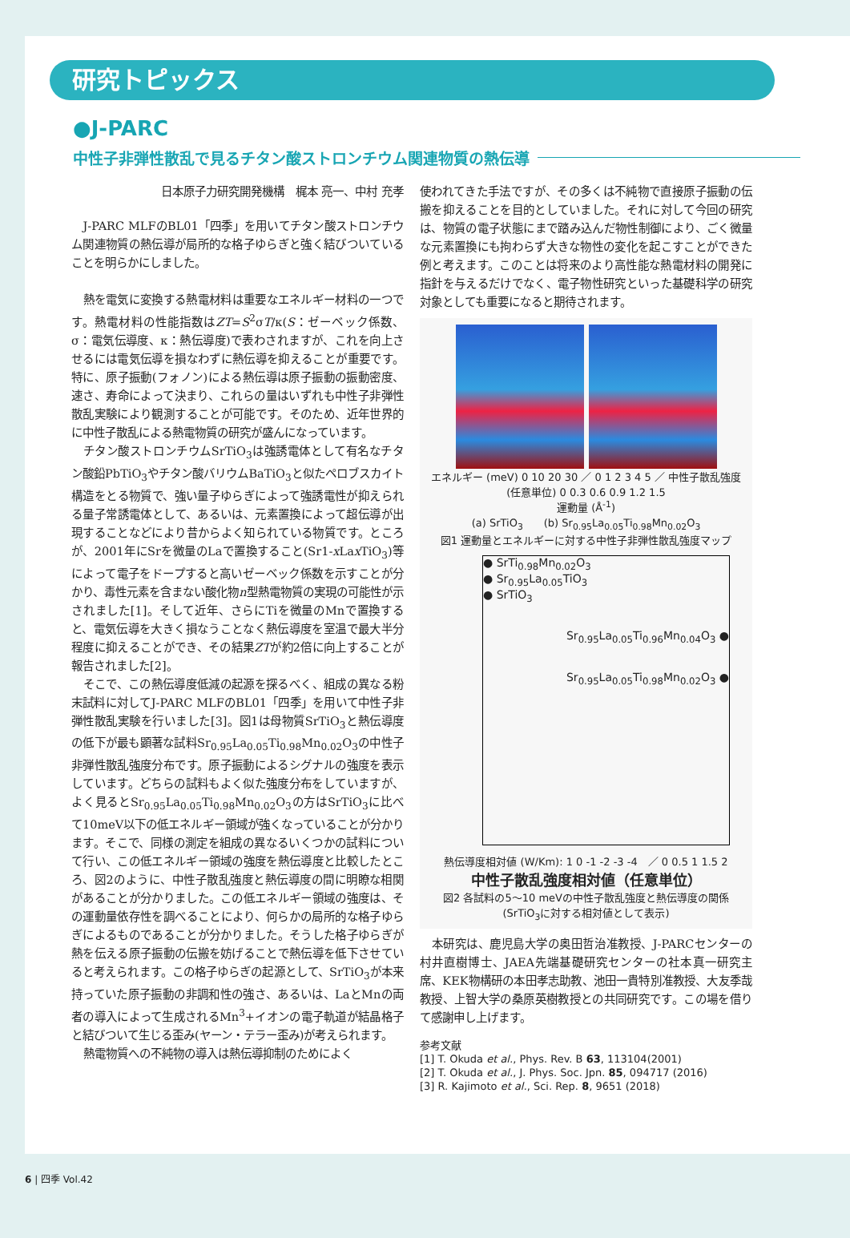研究トピックス
●J-PARC
中性子非弾性散乱で見るチタン酸ストロンチウム関連物質の熱伝導
日本原子力研究開発機構　梶本 亮一、中村 充孝
J-PARC MLFのBL01「四季」を用いてチタン酸ストロンチウム関連物質の熱伝導が局所的な格子ゆらぎと強く結びついていることを明らかにしました。
熱を電気に変換する熱電材料は重要なエネルギー材料の一つです。熱電材料の性能指数はZT=S<sup>2</sup>σT/κ(S：ゼーベック係数、σ：電気伝導度、κ：熱伝導度)で表わされますが、これを向上させるには電気伝導を損なわずに熱伝導を抑えることが重要です。特に、原子振動(フォノン)による熱伝導は原子振動の振動密度、速さ、寿命によって決まり、これらの量はいずれも中性子非弾性散乱実験により観測することが可能です。そのため、近年世界的に中性子散乱による熱電物質の研究が盛んになっています。
チタン酸ストロンチウムSrTiO<sub>3</sub>は強誘電体として有名なチタン酸鉛PbTiO<sub>3</sub>やチタン酸バリウムBaTiO<sub>3</sub>と似たペロブスカイト構造をとる物質で、強い量子ゆらぎによって強誘電性が抑えられる量子常誘電体として、あるいは、元素置換によって超伝導が出現することなどにより昔からよく知られている物質です。ところが、2001年にSrを微量のLaで置換すること(Sr1-x Lax TiO<sub>3</sub>)等によって電子をドープすると高いゼーベック係数を示すことが分かり、毒性元素を含まない酸化物n型熱電物質の実現の可能性が示されました[1]。そして近年、さらにTiを微量のMnで置換すると、電気伝導を大きく損なうことなく熱伝導度を室温で最大半分程度に抑えることができ、その結果ZTが約2倍に向上することが報告されました[2]。
そこで、この熱伝導度低減の起源を探るべく、組成の異なる粉末試料に対してJ-PARC MLFのBL01「四季」を用いて中性子非弾性散乱実験を行いました[3]。図1は母物質SrTiO<sub>3</sub>と熱伝導度の低下が最も顕著な試料Sr<sub>0.95</sub>La<sub>0.05</sub>Ti<sub>0.98</sub>Mn<sub>0.02</sub>O<sub>3</sub>の中性子非弾性散乱強度分布です。原子振動によるシグナルの強度を表示しています。どちらの試料もよく似た強度分布をしていますが、よく見るとSr<sub>0.95</sub>La<sub>0.05</sub>Ti<sub>0.98</sub>Mn<sub>0.02</sub>O<sub>3</sub>の方はSrTiO<sub>3</sub>に比べて10meV以下の低エネルギー領域が強くなっていることが分かります。そこで、同様の測定を組成の異なるいくつかの試料について行い、この低エネルギー領域の強度を熱伝導度と比較したところ、図2のように、中性子散乱強度と熱伝導度の間に明瞭な相関があることが分かりました。この低エネルギー領域の強度は、その運動量依存性を調べることにより、何らかの局所的な格子ゆらぎによるものであることが分かりました。そうした格子ゆらぎが熱を伝える原子振動の伝搬を妨げることで熱伝導を低下させていると考えられます。この格子ゆらぎの起源として、SrTiO<sub>3</sub>が本来持っていた原子振動の非調和性の強さ、あるいは、LaとMnの両者の導入によって生成されるMn<sup>3</sup>+イオンの電子軌道が結晶格子と結びついて生じる歪み(ヤーン・テラー歪み)が考えられます。
熱電物質への不純物の導入は熱伝導抑制のためによく
使われてきた手法ですが、その多くは不純物で直接原子振動の伝搬を抑えることを目的としていました。それに対して今回の研究は、物質の電子状態にまで踏み込んだ物性制御により、ごく微量な元素置換にも拘わらず大きな物性の変化を起こすことができた例と考えます。このことは将来のより高性能な熱電材料の開発に指針を与えるだけでなく、電子物性研究といった基礎科学の研究対象としても重要になると期待されます。
エネルギー (meV) 0 10 20 30 ／ 0 1 2 3 4 5 ／ 中性子散乱強度 (任意単位) 0 0.3 0.6 0.9 1.2 1.5
運動量 (Å<sup>-1</sup>)
(a) SrTiO<sub>3</sub>　　(b) Sr<sub>0.95</sub>La<sub>0.05</sub>Ti<sub>0.98</sub>Mn<sub>0.02</sub>O<sub>3</sub>
図1 運動量とエネルギーに対する中性子非弾性散乱強度マップ
● SrTi<sub>0.98</sub>Mn<sub>0.02</sub>O<sub>3</sub>
● Sr<sub>0.95</sub>La<sub>0.05</sub>TiO<sub>3</sub>
● SrTiO<sub>3</sub>
Sr<sub>0.95</sub>La<sub>0.05</sub>Ti<sub>0.96</sub>Mn<sub>0.04</sub>O<sub>3</sub> ●
Sr<sub>0.95</sub>La<sub>0.05</sub>Ti<sub>0.98</sub>Mn<sub>0.02</sub>O<sub>3</sub> ●
熱伝導度相対値 (W/Km): 1 0 -1 -2 -3 -4　／ 0 0.5 1 1.5 2
中性子散乱強度相対値（任意単位）
図2 各試料の5～10 meVの中性子散乱強度と熱伝導度の関係(SrTiO<sub>3</sub>に対する相対値として表示)
本研究は、鹿児島大学の奥田哲治准教授、J-PARCセンターの村井直樹博士、JAEA先端基礎研究センターの社本真一研究主席、KEK物構研の本田孝志助教、池田一貴特別准教授、大友季哉教授、上智大学の桑原英樹教授との共同研究です。この場を借りて感謝申し上げます。
参考文献
[1] T. Okuda et al., Phys. Rev. B 63, 113104(2001)
[2] T. Okuda et al., J. Phys. Soc. Jpn. 85, 094717 (2016)
[3] R. Kajimoto et al., Sci. Rep. 8, 9651 (2018)
6 | 四季 Vol.42